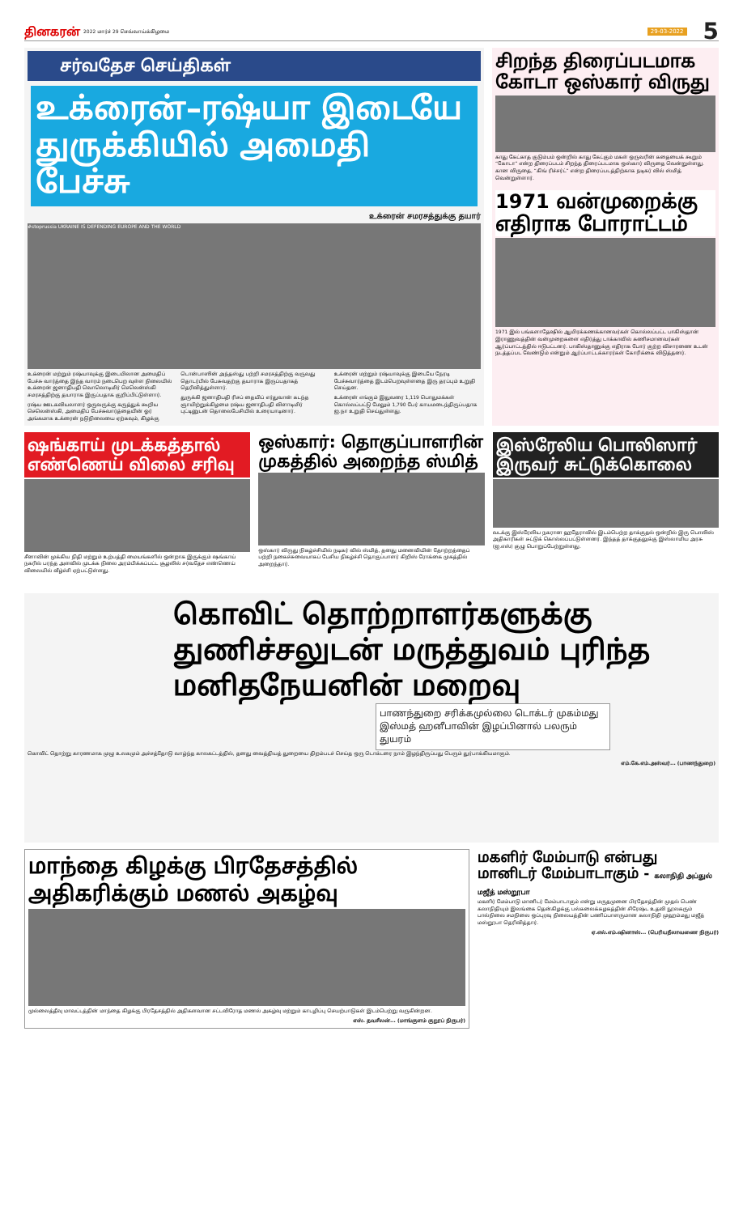தினகரன் 2022 மார்ச் 29 செவ்வாய்க்கிழமை 29-03-2022 5
சர்வதேச செய்திகள்
உக்ரைன்–ரஷ்யா இடையே துருக்கியில் அமைதி பேச்சு
உக்ரைன் சமரசத்துக்கு தயார்
#stoprussia UKRAINE IS DEFENDING EUROPE AND THE WORLD
உக்ரைன் மற்றும் ரஷ்யாவுக்கு இடையிலான அமைதிப் பேச்சு வார்த்தை இந்த வாரம் நடைபெற வுள்ள நிலையில் உக்ரைன் ஜனாதிபதி வொலொடிமிர் செலென்ஸ்கி சமரசத்திற்கு தயாராக இருப்பதாக குறிப்பிட்டுள்ளார்.
ரஷ்ய ஊடகவியலாளர் ஒருவருக்கு கருத்துக் கூறிய செலென்ஸ்கி, அமைதிப் பேச்சுவார்த்தையின் ஓர் அங்கமாக உக்ரைன் நடுநிலையை ஏற்கவும், கிழக்கு டொன்பாஸின் அந்தஸ்து பற்றி சமரசத்திற்கு வருவது தொடர்பில் பேசுவதற்கு தயாராக இருப்பதாகத் தெரிவித்துள்ளார்.
துருக்கி ஜனாதிபதி ரிசப் தையிப் எர்துவான் கடந்த ஞாயிற்றுக்கிழமை ரஷ்ய ஜனாதிபதி விளாடிமிர் புட்டினுடன் தொலைபேசியில் உரையாடினார்.
உக்ரைன் மற்றும் ரஷ்யாவுக்கு இடையே நேரடி பேச்சுவார்த்தை இடம்பெறவுள்ளதை இரு தரப்பும் உறுதி செய்தன.
உக்ரைன் எங்கும் இதுவரை 1,119 பொதுமக்கள் கொல்லப்பட்டு மேலும் 1,790 பேர் காயமடைந்திருப்பதாக ஐ.நா உறுதி செய்துள்ளது.
சிறந்த திரைப்படமாக கோடா ஒஸ்கார் விருது
காது கேட்காத குடும்பம் ஒன்றில் காது கேட்கும் மகள் ஒருவரின் கதையைக் கூறும் “கோடா” என்ற திரைப்படம் சிறந்த திரைப்படமாக ஒஸ்கார் விருதை வென்றுள்ளது. கான விருதை, “கிங் ரிச்சர்ட்” என்ற திரைப்படத்திற்காக நடிகர் வில் ஸ்மித் வென்றுள்ளார்.
1971 வன்முறைக்கு எதிராக போராட்டம்
1971 இல் பங்களாதேஷில் ஆயிரக்கணக்கானவர்கள் கொல்லப்பட்ட பாகிஸ்தான் இராணுவத்தின் வன்முறைகளை எதிர்த்து டாக்காவில் கணிசமானவர்கள் ஆர்ப்பாட்டத்தில் ஈடுபட்டனர். பாகிஸ்தானுக்கு எதிராக போர் குற்ற விசாரணை உடன் நடத்தப்பட வேண்டும் என்றும் ஆர்ப்பாட்டக்காரர்கள் கோரிக்கை விடுத்தனர்.
ஷங்காய் முடக்கத்தால் எண்ணெய் விலை சரிவு
சீனாவின் முக்கிய நிதி மற்றும் உற்பத்தி மையங்களில் ஒன்றாக இருக்கும் ஷங்காய் நகரில் பரந்த அளவில் முடக்க நிலை அரம்பிக்கப்பட்ட சூழலில் சர்வதேச எண்ணெய் விலையில் வீழ்ச்சி ஏற்பட்டுள்ளது.
ஒஸ்கார்: தொகுப்பாளரின் முகத்தில் அறைந்த ஸ்மித்
ஒஸ்கார் விருது நிகழ்ச்சியில் நடிகர் வில் ஸ்மித், தனது மனைவியின் தோற்றத்தைப் பற்றி நகைச்சுவையாகப் பேசிய நிகழ்ச்சி தொகுப்பாளர் கிறிஸ் ரோக்கை முகத்தில் அறைந்தார்.
இஸ்ரேலிய பொலிஸார் இருவர் சுட்டுக்கொலை
வடக்கு இஸ்ரேலிய நகரான ஹதேராவில் இடம்பெற்ற தாக்குதல் ஒன்றில் இரு பொலிஸ் அதிகாரிகள் சுட்டுக் கொல்லப்பட்டுள்ளனர். இந்தத் தாக்குதலுக்கு இஸ்லாமிய அரசு (ஐ.எஸ்) குழு பொறுப்பேற்றுள்ளது.
கொவிட் தொற்றாளர்களுக்கு துணிச்சலுடன் மருத்துவம் புரிந்த மனிதநேயனின் மறைவு
பாணந்துறை சரிக்கமுல்லை டொக்டர் முகம்மது இஸ்மத் ஹனீபாவின் இழப்பினால் பலரும் துயரம்
கொவிட் தொற்று காரணமாக முழு உலகமும் அச்சத்தோடு வாழ்ந்த காலகட்டத்தில், தனது வைத்தியத் துறையை திறம்படச் செய்த ஒரு டொக்டரை நாம் இழந்திருப்பது பெரும் துர்பாக்கியமாகும்.
எம்.கே.எம்.அஸ்வர்... (பாணந்துறை)
மாந்தை கிழக்கு பிரதேசத்தில் அதிகரிக்கும் மணல் அகழ்வு
முல்லைத்தீவு மாவட்டத்தின் மாந்தை கிழக்கு பிரதேசத்தில் அதிகளவான சட்டவிரோத மணல் அகழ்வு மற்றும் காடழிப்பு செயற்பாடுகள் இடம்பெற்று வருகின்றன.
எஸ். தவசீலன்... (மாங்குளம் குறூப் நிருபர்)
மகளிர் மேம்பாடு என்பது மானிடர் மேம்பாடாகும் - கலாநிதி அப்துல் மஜீத் மஸ்றூபா
மகளிர் மேம்பாடு மானிடர் மேம்பாடாகும் என்று மருதமுனை பிரதேசத்தின் முதல் பெண் கலாநிதியும் இலங்கை தென்கிழக்கு பல்கலைக்கழகத்தின் சிரேஷ்ட உதவி நூலகரும் பால்நிலை சமநிலை ஒப்புரவு நிலையத்தின் பணிப்பாளருமான கலாநிதி முஹம்மது மஜீத் மஸ்றூபா தெரிவித்தார்.
ஏ.எல்.எம்.ஷினாஸ்... (பெரியநீலாவணை நிருபர்)